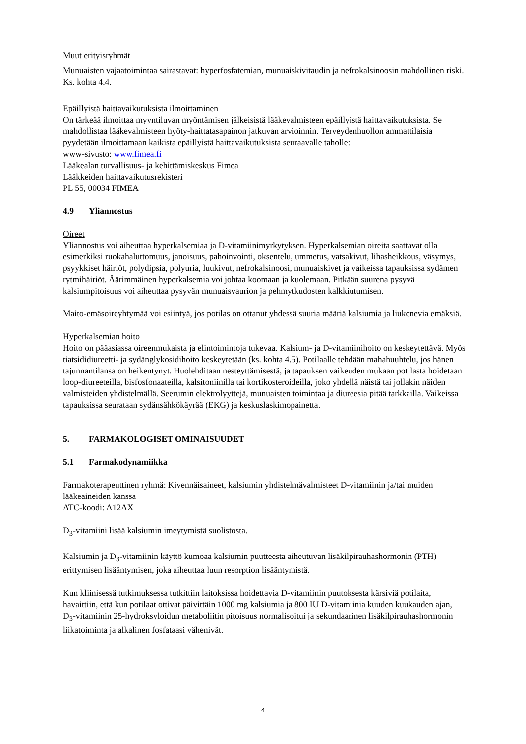Muut erityisryhmät
Munuaisten vajaatoimintaa sairastavat: hyperfosfatemian, munuaiskivitaudin ja nefrokalsinoosin mahdollinen riski. Ks. kohta 4.4.
Epäillyistä haittavaikutuksista ilmoittaminen
On tärkeää ilmoittaa myyntiluvan myöntämisen jälkeisistä lääkevalmisteen epäillyistä haittavaikutuksista. Se mahdollistaa lääkevalmisteen hyöty-haittatasapainon jatkuvan arvioinnin. Terveydenhuollon ammattilaisia pyydetään ilmoittamaan kaikista epäillyistä haittavaikutuksista seuraavalle taholle:
www-sivusto: www.fimea.fi
Lääkealan turvallisuus- ja kehittämiskeskus Fimea
Lääkkeiden haittavaikutusrekisteri
PL 55, 00034 FIMEA
4.9 Yliannostus
Oireet
Yliannostus voi aiheuttaa hyperkalsemiaa ja D-vitamiinimyrkytyksen. Hyperkalsemian oireita saattavat olla esimerkiksi ruokahaluttomuus, janoisuus, pahoinvointi, oksentelu, ummetus, vatsakivut, lihasheikkous, väsymys, psyykkiset häiriöt, polydipsia, polyuria, luukivut, nefrokalsinoosi, munuaiskivet ja vaikeissa tapauksissa sydämen rytmihäiriöt. Äärimmäinen hyperkalsemia voi johtaa koomaan ja kuolemaan. Pitkään suurena pysyvä kalsiumpitoisuus voi aiheuttaa pysyvän munuaisvaurion ja pehmytkudosten kalkkiutumisen.
Maito-emäsoireyhtymää voi esiintyä, jos potilas on ottanut yhdessä suuria määriä kalsiumia ja liukenevia emäksiä.
Hyperkalsemian hoito
Hoito on pääasiassa oireenmukaista ja elintoimintoja tukevaa. Kalsium- ja D-vitamiinihoito on keskeytettävä. Myös tiatsididiureetti- ja sydänglykosidihoito keskeytetään (ks. kohta 4.5). Potilaalle tehdään mahahuuhtelu, jos hänen tajunnantilansa on heikentynyt. Huolehditaan nesteyttämisestä, ja tapauksen vaikeuden mukaan potilasta hoidetaan loop-diureeteilla, bisfosfonaateilla, kalsitoniinilla tai kortikosteroideilla, joko yhdellä näistä tai jollakin näiden valmisteiden yhdistelmällä. Seerumin elektrolyyttejä, munuaisten toimintaa ja diureesia pitää tarkkailla. Vaikeissa tapauksissa seurataan sydänsähkökäyrää (EKG) ja keskuslaskimopainetta.
5. FARMAKOLOGISET OMINAISUUDET
5.1 Farmakodynamiikka
Farmakoterapeuttinen ryhmä: Kivennäisaineet, kalsiumin yhdistelmävalmisteet D-vitamiinin ja/tai muiden lääkeaineiden kanssa
ATC-koodi: A12AX
D<sub>3</sub>-vitamiini lisää kalsiumin imeytymistä suolistosta.
Kalsiumin ja D<sub>3</sub>-vitamiinin käyttö kumoaa kalsiumin puutteesta aiheutuvan lisäkilpirauhashormonin (PTH) erittymisen lisääntymisen, joka aiheuttaa luun resorption lisääntymistä.
Kun kliinisessä tutkimuksessa tutkittiin laitoksissa hoidettavia D-vitamiinin puutoksesta kärsiviä potilaita, havaittiin, että kun potilaat ottivat päivittäin 1000 mg kalsiumia ja 800 IU D-vitamiinia kuuden kuukauden ajan, D<sub>3</sub>-vitamiinin 25-hydroksyloidun metaboliitin pitoisuus normalisoitui ja sekundaarinen lisäkilpirauhashormonin liikatoiminta ja alkalinen fosfataasi vähenivät.
4